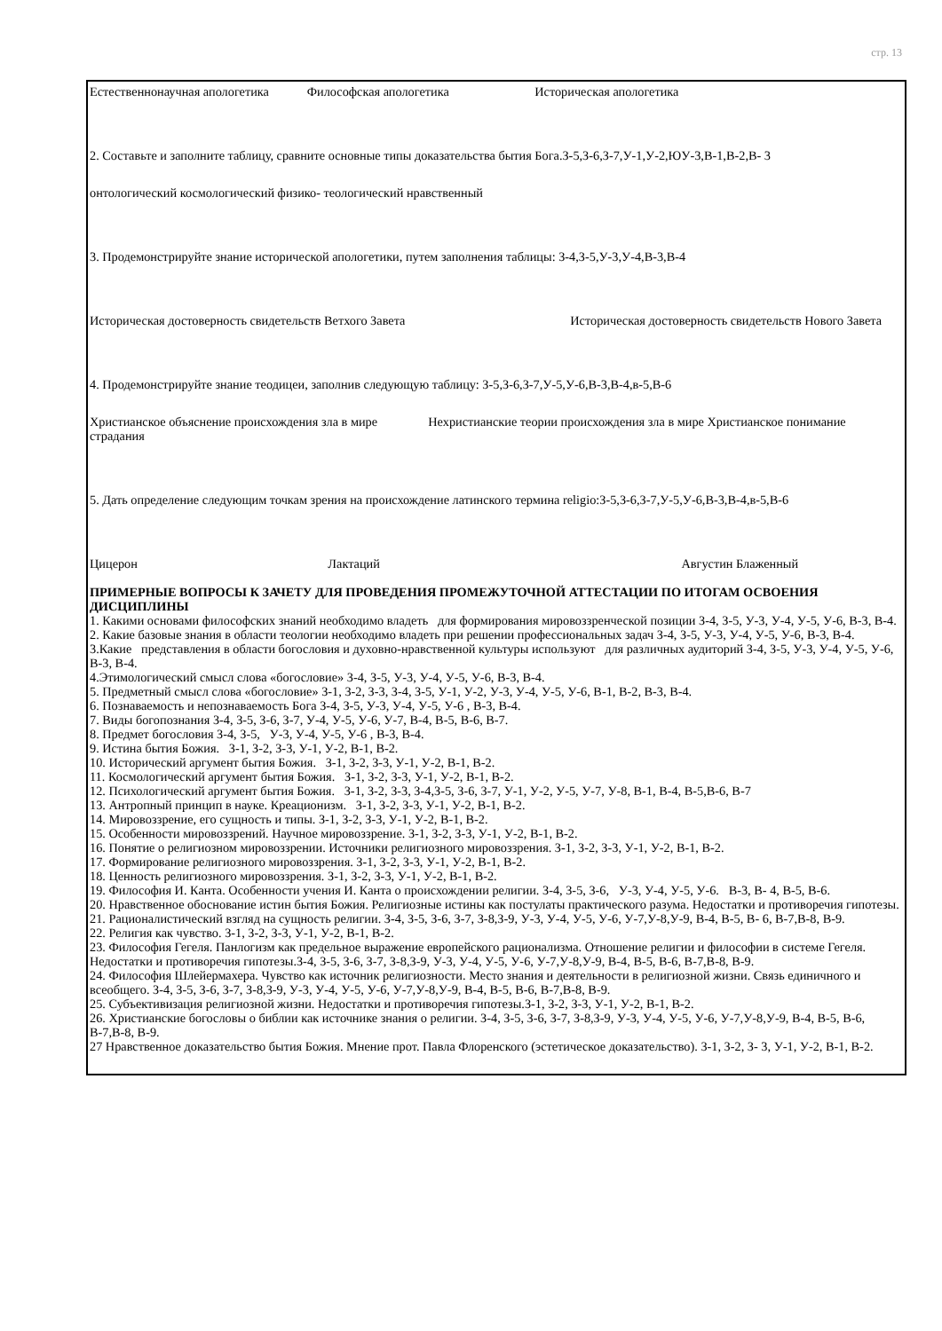стр. 13
Естественнонаучная апологетика Философская апологетика Историческая апологетика
2. Составьте и заполните таблицу, сравните основные типы доказательства бытия Бога.З-5,З-6,З-7,У-1,У-2,ЮУ-3,В-1,В-2,В- 3
онтологический космологический физико- теологический нравственный
3. Продемонстрируйте знание исторической апологетики, путем заполнения таблицы: З-4,З-5,У-3,У-4,В-3,В-4
Историческая достоверность свидетельств Ветхого Завета Историческая достоверность свидетельств Нового Завета
4. Продемонстрируйте знание теодицеи, заполнив следующую таблицу: З-5,З-6,З-7,У-5,У-6,В-3,В-4,в-5,В-6
Христианское объяснение происхождения зла в мире Нехристианские теории происхождения зла в мире Христианское понимание страдания
5. Дать определение следующим точкам зрения на происхождение латинского термина religio:З-5,З-6,З-7,У-5,У-6,В-3,В-4,в-5,В-6
Цицерон Лактаций Августин Блаженный
ПРИМЕРНЫЕ ВОПРОСЫ К ЗАЧЕТУ ДЛЯ ПРОВЕДЕНИЯ ПРОМЕЖУТОЧНОЙ АТТЕСТАЦИИ ПО ИТОГАМ ОСВОЕНИЯ ДИСЦИПЛИНЫ
1. Какими основами философских знаний необходимо владеть для формирования мировоззренческой позиции З-4, З-5, У-3, У-4, У-5, У-6, В-3, В-4.
2. Какие базовые знания в области теологии необходимо владеть при решении профессиональных задач З-4, З-5, У-3, У-4, У-5, У-6, В-3, В-4.
3.Какие представления в области богословия и духовно-нравственной культуры используют для различных аудиторий З-4, З-5, У-3, У-4, У-5, У-6, В-3, В-4.
4.Этимологический смысл слова «богословие» З-4, З-5, У-3, У-4, У-5, У-6, В-3, В-4.
5. Предметный смысл слова «богословие» З-1, З-2, З-3, З-4, З-5, У-1, У-2, У-3, У-4, У-5, У-6, В-1, В-2, В-3, В-4.
6. Познаваемость и непознаваемость Бога З-4, З-5, У-3, У-4, У-5, У-6 , В-3, В-4.
7. Виды богопознания З-4, З-5, З-6, З-7, У-4, У-5, У-6, У-7, В-4, В-5, В-6, В-7.
8. Предмет богословия З-4, З-5, У-3, У-4, У-5, У-6 , В-3, В-4.
9. Истина бытия Божия. З-1, З-2, З-3, У-1, У-2, В-1, В-2.
10. Исторический аргумент бытия Божия. З-1, З-2, З-3, У-1, У-2, В-1, В-2.
11. Космологический аргумент бытия Божия. З-1, З-2, З-3, У-1, У-2, В-1, В-2.
12. Психологический аргумент бытия Божия. З-1, З-2, З-3, З-4,З-5, З-6, З-7, У-1, У-2, У-5, У-7, У-8, В-1, В-4, В-5,В-6, В-7
13. Антропный принцип в науке. Креационизм. З-1, З-2, З-3, У-1, У-2, В-1, В-2.
14. Мировоззрение, его сущность и типы. З-1, З-2, З-3, У-1, У-2, В-1, В-2.
15. Особенности мировоззрений. Научное мировоззрение. З-1, З-2, З-3, У-1, У-2, В-1, В-2.
16. Понятие о религиозном мировоззрении. Источники религиозного мировоззрения. З-1, З-2, З-3, У-1, У-2, В-1, В-2.
17. Формирование религиозного мировоззрения. З-1, З-2, З-3, У-1, У-2, В-1, В-2.
18. Ценность религиозного мировоззрения. З-1, З-2, З-3, У-1, У-2, В-1, В-2.
19. Философия И. Канта. Особенности учения И. Канта о происхождении религии. З-4, З-5, З-6, У-3, У-4, У-5, У-6. В-3, В- 4, В-5, В-6.
20. Нравственное обоснование истин бытия Божия. Религиозные истины как постулаты практического разума. Недостатки и противоречия гипотезы.
21. Рационалистический взгляд на сущность религии. З-4, З-5, З-6, З-7, З-8,З-9, У-3, У-4, У-5, У-6, У-7,У-8,У-9, В-4, В-5, В- 6, В-7,В-8, В-9.
22. Религия как чувство. З-1, З-2, З-3, У-1, У-2, В-1, В-2.
23. Философия Гегеля. Панлогизм как предельное выражение европейского рационализма. Отношение религии и философии в системе Гегеля. Недостатки и противоречия гипотезы.З-4, З-5, З-6, З-7, З-8,З-9, У-3, У-4, У-5, У-6, У-7,У-8,У-9, В-4, В-5, В-6, В-7,В-8, В-9.
24. Философия Шлейермахера. Чувство как источник религиозности. Место знания и деятельности в религиозной жизни. Связь единичного и всеобщего. З-4, З-5, З-6, З-7, З-8,З-9, У-3, У-4, У-5, У-6, У-7,У-8,У-9, В-4, В-5, В-6, В-7,В-8, В-9.
25. Субъективизация религиозной жизни. Недостатки и противоречия гипотезы.З-1, З-2, З-3, У-1, У-2, В-1, В-2.
26. Христианские богословы о библии как источнике знания о религии. З-4, З-5, З-6, З-7, З-8,З-9, У-3, У-4, У-5, У-6, У-7,У-8,У-9, В-4, В-5, В-6, В-7,В-8, В-9.
27 Нравственное доказательство бытия Божия. Мнение прот. Павла Флоренского (эстетическое доказательство). З-1, З-2, З- 3, У-1, У-2, В-1, В-2.